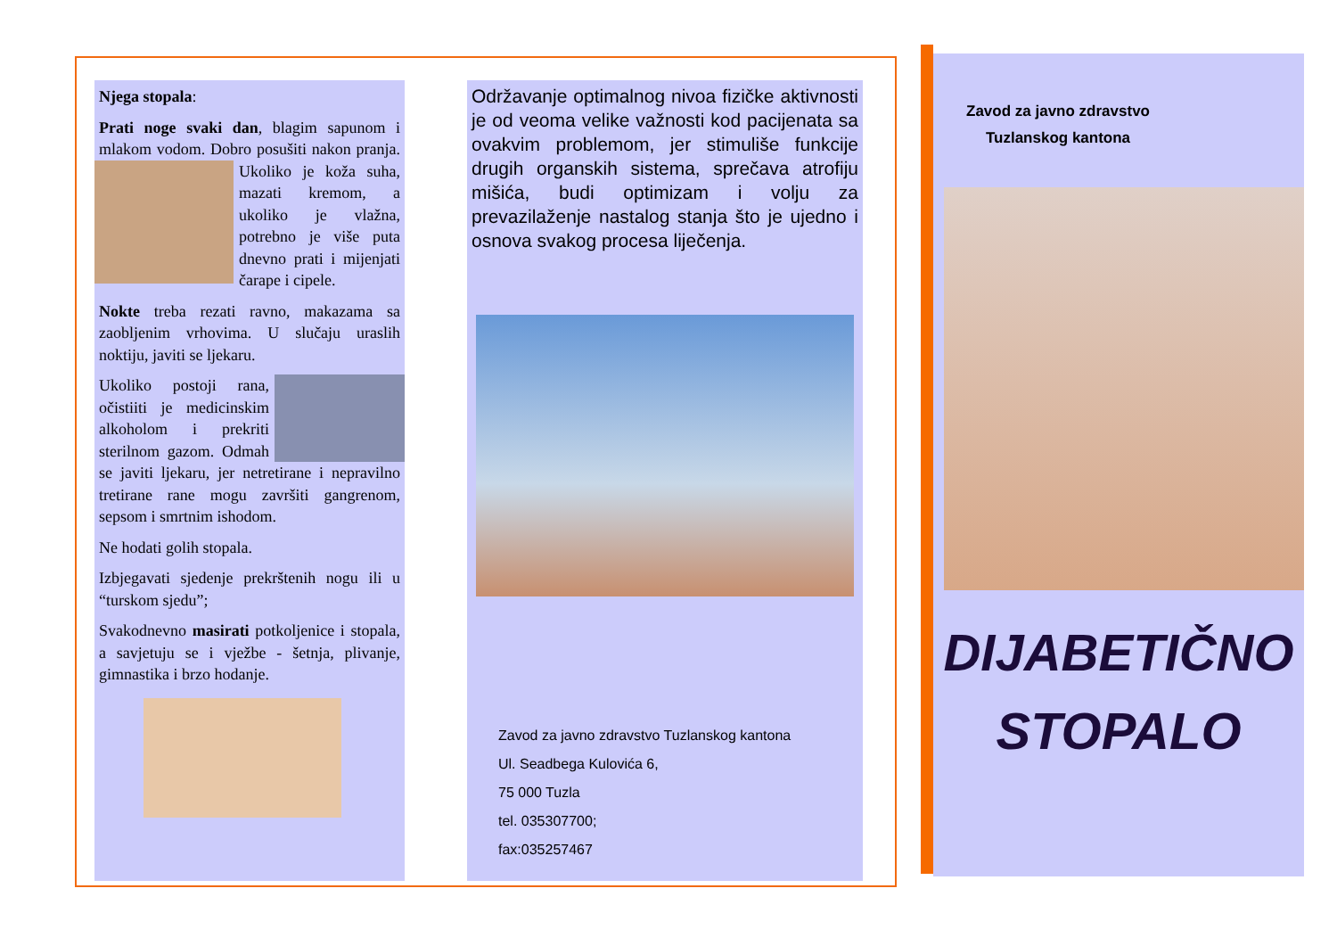Njega stopala:
Prati noge svaki dan, blagim sapunom i mlakom vodom. Dobro posušiti nakon pranja. Ukoliko je koža suha, mazati kremom, a ukoliko je vlažna, potrebno je više puta dnevno prati i mijenjati čarape i cipele.
Nokte treba rezati ravno, makazama sa zaobljenim vrhovima. U slučaju uraslih noktiju, javiti se ljekaru.
Ukoliko postoji rana, očistiiti je medicinskim alkoholom i prekriti sterilnom gazom. Odmah se javiti ljekaru, jer netretirane i nepravilno tretirane rane mogu završiti gangrenom, sepsom i smrtnim ishodom.
Ne hodati golih stopala.
Izbjegavati sjedenje prekrštenih nogu ili u “turskom sjedu”;
Svakodnevno masirati potkoljenice i stopala, a savjetuju se i vježbe - šetnja, plivanje, gimnastika i brzo hodanje.
Održavanje optimalnog nivoa fizičke aktivnosti je od veoma velike važnosti kod pacijenata sa ovakvim problemom, jer stimuliše funkcije drugih organskih sistema, sprečava atrofiju mišića, budi optimizam i volju za prevazilaženje nastalog stanja što je ujedno i osnova svakog procesa liječenja.
Zavod za javno zdravstvo Tuzlanskog kantona
Ul. Seadbega Kulovića 6,
75 000 Tuzla
tel. 035307700;
fax:035257467
Zavod za javno zdravstvo
Tuzlanskog kantona
DIJABETIČNO
STOPALO